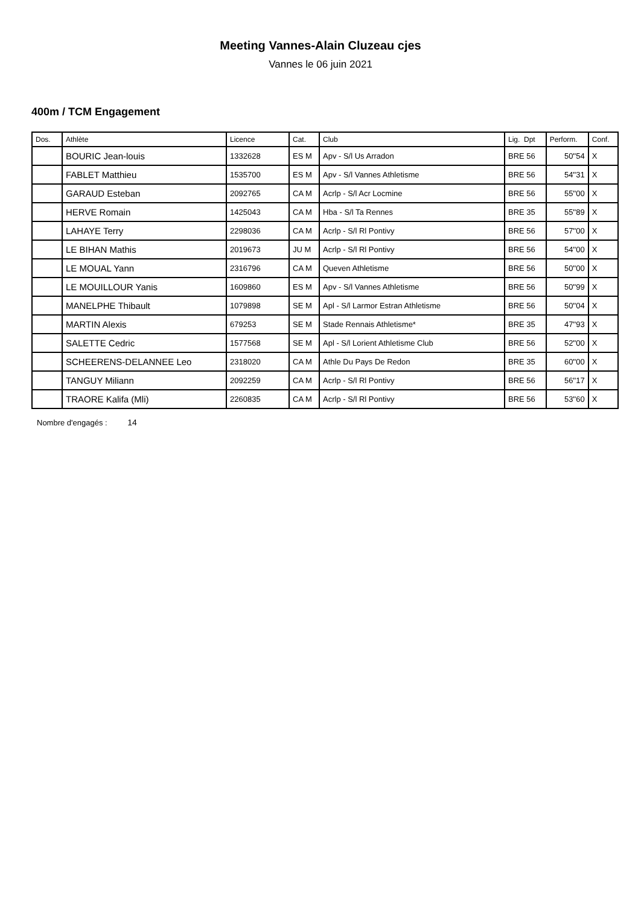Meeting Vannes-Alain Cluzeau cjes
Vannes le 06 juin 2021
400m / TCM Engagement
| Dos. | Athlète | Licence | Cat. | Club | Lig. Dpt | Perform. | Conf. |
| --- | --- | --- | --- | --- | --- | --- | --- |
| | BOURIC Jean-louis | 1332628 | ES M | Apv - S/l Us Arradon | BRE 56 | 50''54 | X |
| | FABLET Matthieu | 1535700 | ES M | Apv - S/l Vannes Athletisme | BRE 56 | 54''31 | X |
| | GARAUD Esteban | 2092765 | CA M | Acrlp - S/l Acr Locmine | BRE 56 | 55''00 | X |
| | HERVE Romain | 1425043 | CA M | Hba - S/l Ta Rennes | BRE 35 | 55''89 | X |
| | LAHAYE Terry | 2298036 | CA M | Acrlp - S/l Rl Pontivy | BRE 56 | 57''00 | X |
| | LE BIHAN Mathis | 2019673 | JU M | Acrlp - S/l Rl Pontivy | BRE 56 | 54''00 | X |
| | LE MOUAL Yann | 2316796 | CA M | Queven Athletisme | BRE 56 | 50''00 | X |
| | LE MOUILLOUR Yanis | 1609860 | ES M | Apv - S/l Vannes Athletisme | BRE 56 | 50''99 | X |
| | MANELPHE Thibault | 1079898 | SE M | Apl - S/l Larmor Estran Athletisme | BRE 56 | 50''04 | X |
| | MARTIN Alexis | 679253 | SE M | Stade Rennais Athletisme* | BRE 35 | 47''93 | X |
| | SALETTE Cedric | 1577568 | SE M | Apl - S/l Lorient Athletisme Club | BRE 56 | 52''00 | X |
| | SCHEERENS-DELANNEE Leo | 2318020 | CA M | Athle Du Pays De Redon | BRE 35 | 60''00 | X |
| | TANGUY Miliann | 2092259 | CA M | Acrlp - S/l Rl Pontivy | BRE 56 | 56''17 | X |
| | TRAORE Kalifa (Mli) | 2260835 | CA M | Acrlp - S/l Rl Pontivy | BRE 56 | 53''60 | X |
Nombre d'engagés : 14